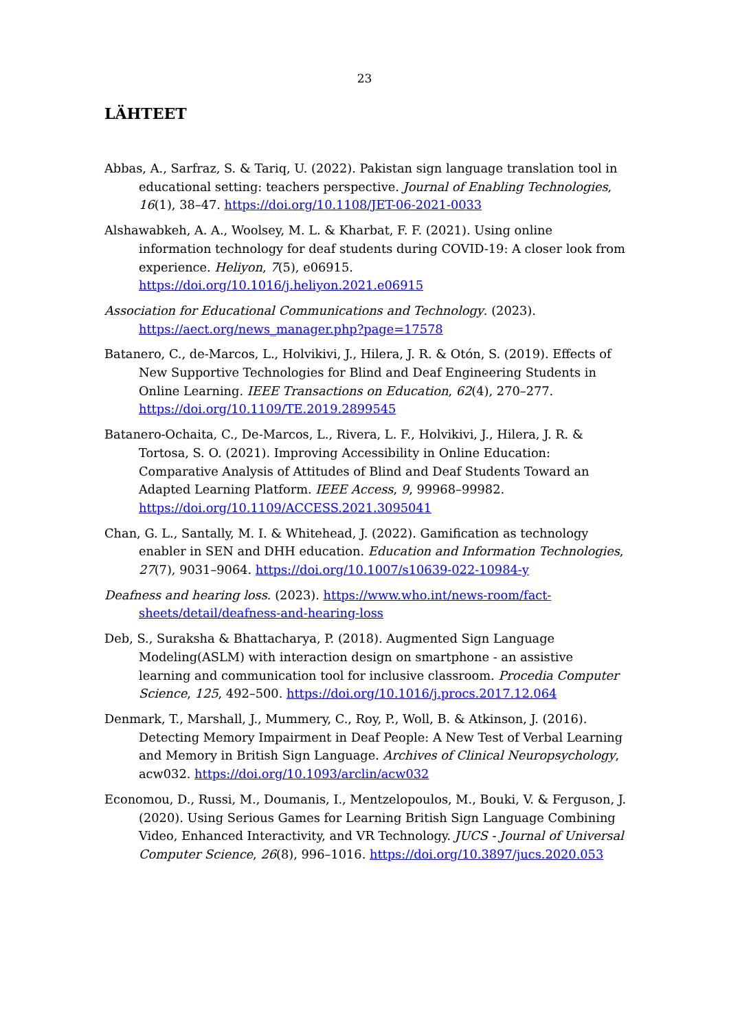23
LÄHTEET
Abbas, A., Sarfraz, S. & Tariq, U. (2022). Pakistan sign language translation tool in educational setting: teachers perspective. Journal of Enabling Technologies, 16(1), 38–47. https://doi.org/10.1108/JET-06-2021-0033
Alshawabkeh, A. A., Woolsey, M. L. & Kharbat, F. F. (2021). Using online information technology for deaf students during COVID-19: A closer look from experience. Heliyon, 7(5), e06915. https://doi.org/10.1016/j.heliyon.2021.e06915
Association for Educational Communications and Technology. (2023). https://aect.org/news_manager.php?page=17578
Batanero, C., de-Marcos, L., Holvikivi, J., Hilera, J. R. & Otón, S. (2019). Effects of New Supportive Technologies for Blind and Deaf Engineering Students in Online Learning. IEEE Transactions on Education, 62(4), 270–277. https://doi.org/10.1109/TE.2019.2899545
Batanero-Ochaita, C., De-Marcos, L., Rivera, L. F., Holvikivi, J., Hilera, J. R. & Tortosa, S. O. (2021). Improving Accessibility in Online Education: Comparative Analysis of Attitudes of Blind and Deaf Students Toward an Adapted Learning Platform. IEEE Access, 9, 99968–99982. https://doi.org/10.1109/ACCESS.2021.3095041
Chan, G. L., Santally, M. I. & Whitehead, J. (2022). Gamification as technology enabler in SEN and DHH education. Education and Information Technologies, 27(7), 9031–9064. https://doi.org/10.1007/s10639-022-10984-y
Deafness and hearing loss. (2023). https://www.who.int/news-room/fact-sheets/detail/deafness-and-hearing-loss
Deb, S., Suraksha & Bhattacharya, P. (2018). Augmented Sign Language Modeling(ASLM) with interaction design on smartphone - an assistive learning and communication tool for inclusive classroom. Procedia Computer Science, 125, 492–500. https://doi.org/10.1016/j.procs.2017.12.064
Denmark, T., Marshall, J., Mummery, C., Roy, P., Woll, B. & Atkinson, J. (2016). Detecting Memory Impairment in Deaf People: A New Test of Verbal Learning and Memory in British Sign Language. Archives of Clinical Neuropsychology, acw032. https://doi.org/10.1093/arclin/acw032
Economou, D., Russi, M., Doumanis, I., Mentzelopoulos, M., Bouki, V. & Ferguson, J. (2020). Using Serious Games for Learning British Sign Language Combining Video, Enhanced Interactivity, and VR Technology. JUCS - Journal of Universal Computer Science, 26(8), 996–1016. https://doi.org/10.3897/jucs.2020.053